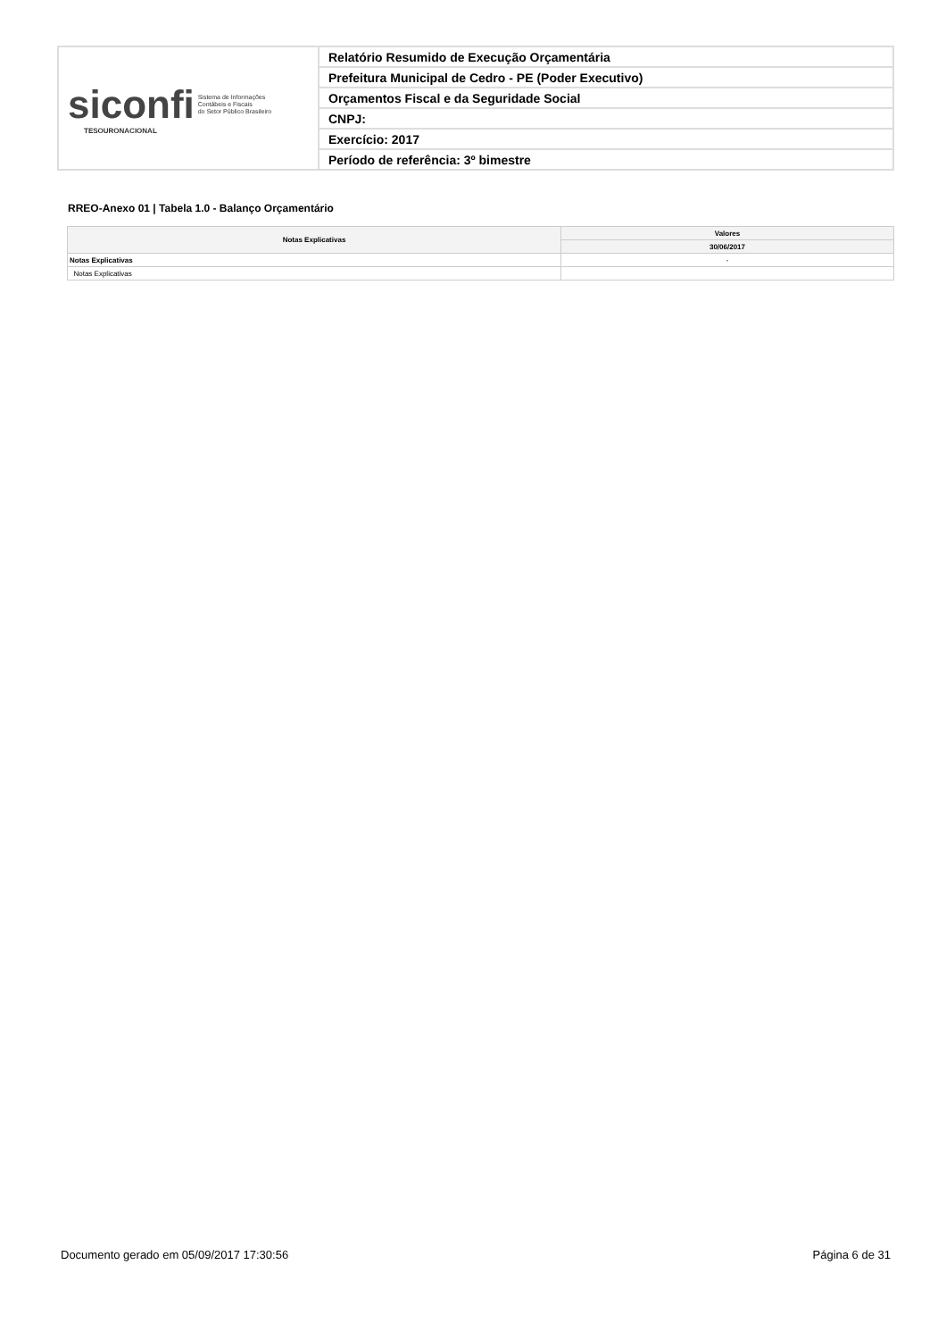| siconfi Sistema de Informações Contábeis e Fiscais do Setor Público Brasileiro TESOURONACIONAL | Relatório Resumido de Execução Orçamentária |
| | Prefeitura Municipal de Cedro - PE (Poder Executivo) |
| | Orçamentos Fiscal e da Seguridade Social |
| | CNPJ: |
| | Exercício: 2017 |
| | Período de referência: 3º bimestre |
RREO-Anexo 01 | Tabela 1.0 - Balanço Orçamentário
| Notas Explicativas | Valores |
| --- | --- |
| | 30/06/2017 |
| Notas Explicativas | - |
| Notas Explicativas | |
Documento gerado em 05/09/2017 17:30:56 Página 6 de 31